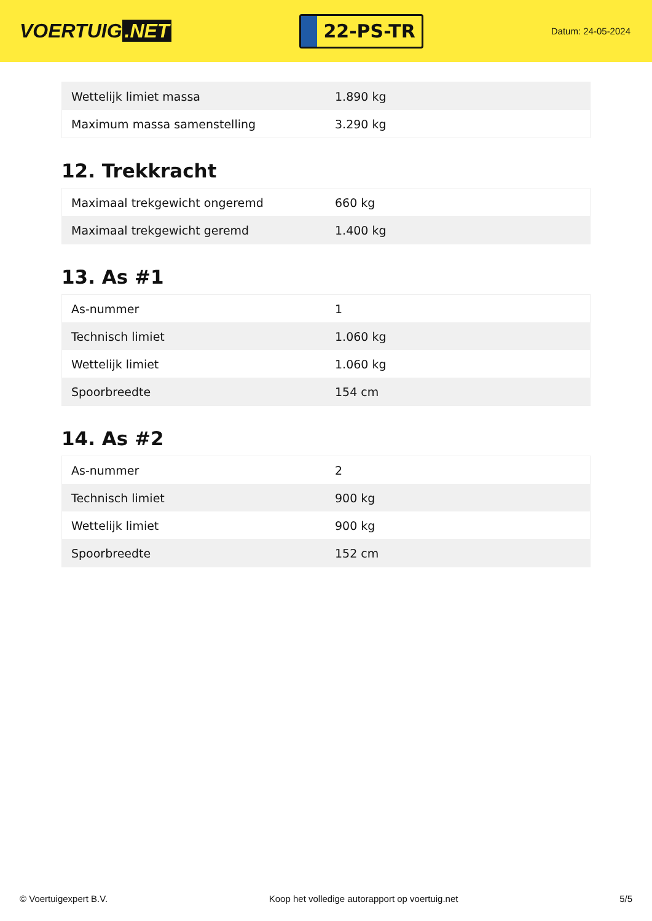VOERTUIG.NET
22-PS-TR
Datum: 24-05-2024
| Wettelijk limiet massa | 1.890 kg |
| Maximum massa samenstelling | 3.290 kg |
12. Trekkracht
| Maximaal trekgewicht ongeremd | 660 kg |
| Maximaal trekgewicht geremd | 1.400 kg |
13. As #1
| As-nummer | 1 |
| Technisch limiet | 1.060 kg |
| Wettelijk limiet | 1.060 kg |
| Spoorbreedte | 154 cm |
14. As #2
| As-nummer | 2 |
| Technisch limiet | 900 kg |
| Wettelijk limiet | 900 kg |
| Spoorbreedte | 152 cm |
© Voertuigexpert B.V. Koop het volledige autorapport op voertuig.net 5/5